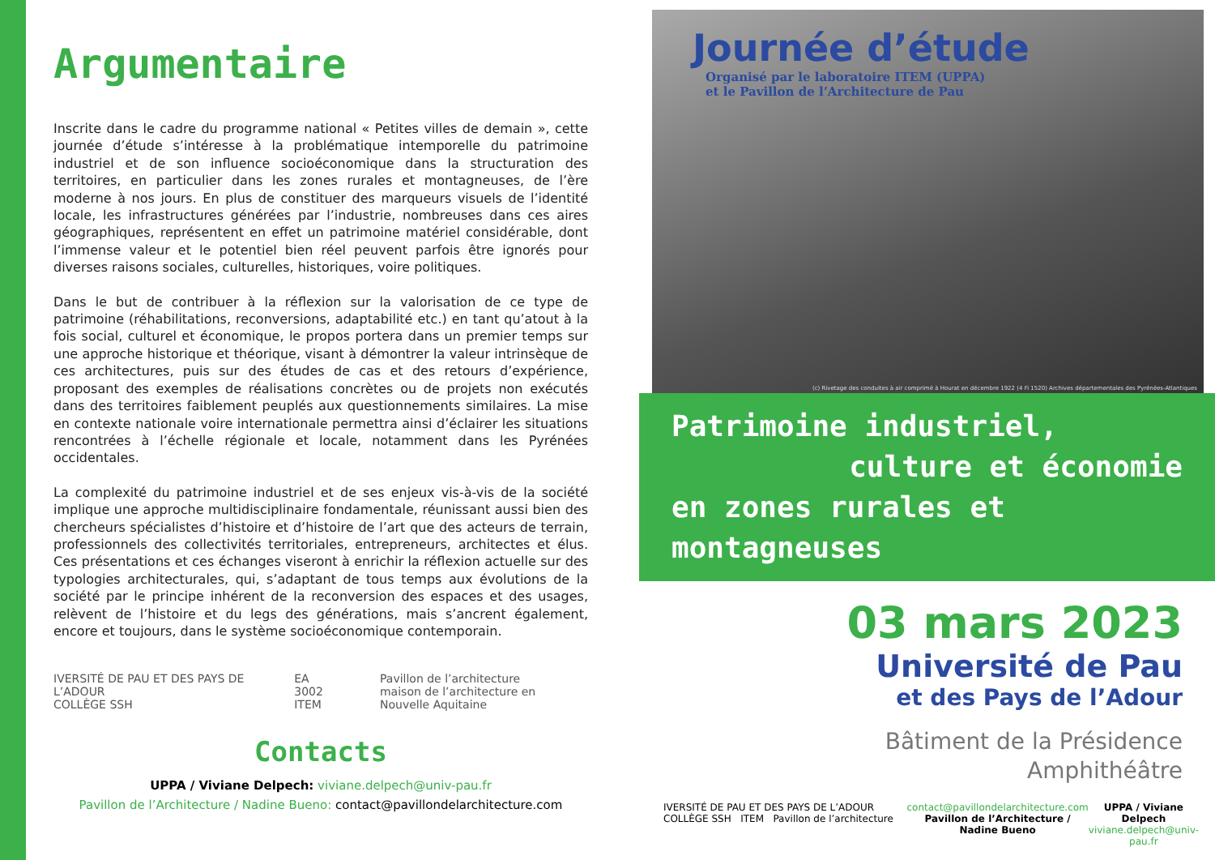Argumentaire
Inscrite dans le cadre du programme national « Petites villes de demain », cette journée d’étude s’intéresse à la problématique intemporelle du patrimoine industriel et de son influence socioéconomique dans la structuration des territoires, en particulier dans les zones rurales et montagneuses, de l’ère moderne à nos jours. En plus de constituer des marqueurs visuels de l’identité locale, les infrastructures générées par l’industrie, nombreuses dans ces aires géographiques, représentent en effet un patrimoine matériel considérable, dont l’immense valeur et le potentiel bien réel peuvent parfois être ignorés pour diverses raisons sociales, culturelles, historiques, voire politiques.
Dans le but de contribuer à la réflexion sur la valorisation de ce type de patrimoine (réhabilitations, reconversions, adaptabilité etc.) en tant qu’atout à la fois social, culturel et économique, le propos portera dans un premier temps sur une approche historique et théorique, visant à démontrer la valeur intrinsèque de ces architectures, puis sur des études de cas et des retours d’expérience, proposant des exemples de réalisations concrètes ou de projets non exécutés dans des territoires faiblement peuplés aux questionnements similaires. La mise en contexte nationale voire internationale permettra ainsi d’éclairer les situations rencontrées à l’échelle régionale et locale, notamment dans les Pyrénées occidentales.
La complexité du patrimoine industriel et de ses enjeux vis-à-vis de la société implique une approche multidisciplinaire fondamentale, réunissant aussi bien des chercheurs spécialistes d’histoire et d’histoire de l’art que des acteurs de terrain, professionnels des collectivités territoriales, entrepreneurs, architectes et élus. Ces présentations et ces échanges viseront à enrichir la réflexion actuelle sur des typologies architecturales, qui, s’adaptant de tous temps aux évolutions de la société par le principe inhérent de la reconversion des espaces et des usages, relèvent de l’histoire et du legs des générations, mais s’ancrent également, encore et toujours, dans le système socioéconomique contemporain.
IVERSITÉ DE PAU ET DES PAYS DE L’ADOUR
COLLÈGE SSH
EA 3002
ITEM
Pavillon de l’architecture
maison de l’architecture en Nouvelle Aquitaine
Contacts
UPPA / Viviane Delpech: viviane.delpech@univ-pau.fr
Pavillon de l’Architecture / Nadine Bueno: contact@pavillondelarchitecture.com
Journée d’étude
Organisé par le laboratoire ITEM (UPPA)
et le Pavillon de l’Architecture de Pau
(c) Rivetage des conduites à air comprimé à Hourat en décembre 1922 (4 Fi 1520) Archives départementales des Pyrénées-Atlantiques
Patrimoine industriel,
culture et économie
en zones rurales et montagneuses
03 mars 2023
Université de Pau
et des Pays de l’Adour
Bâtiment de la Présidence
Amphithéâtre
IVERSITÉ DE PAU ET DES PAYS DE L’ADOUR COLLÈGE SSH ITEM Pavillon de l’architecture
contact@pavillondelarchitecture.com
Pavillon de l’Architecture / Nadine Bueno
UPPA / Viviane Delpech
viviane.delpech@univ-pau.fr